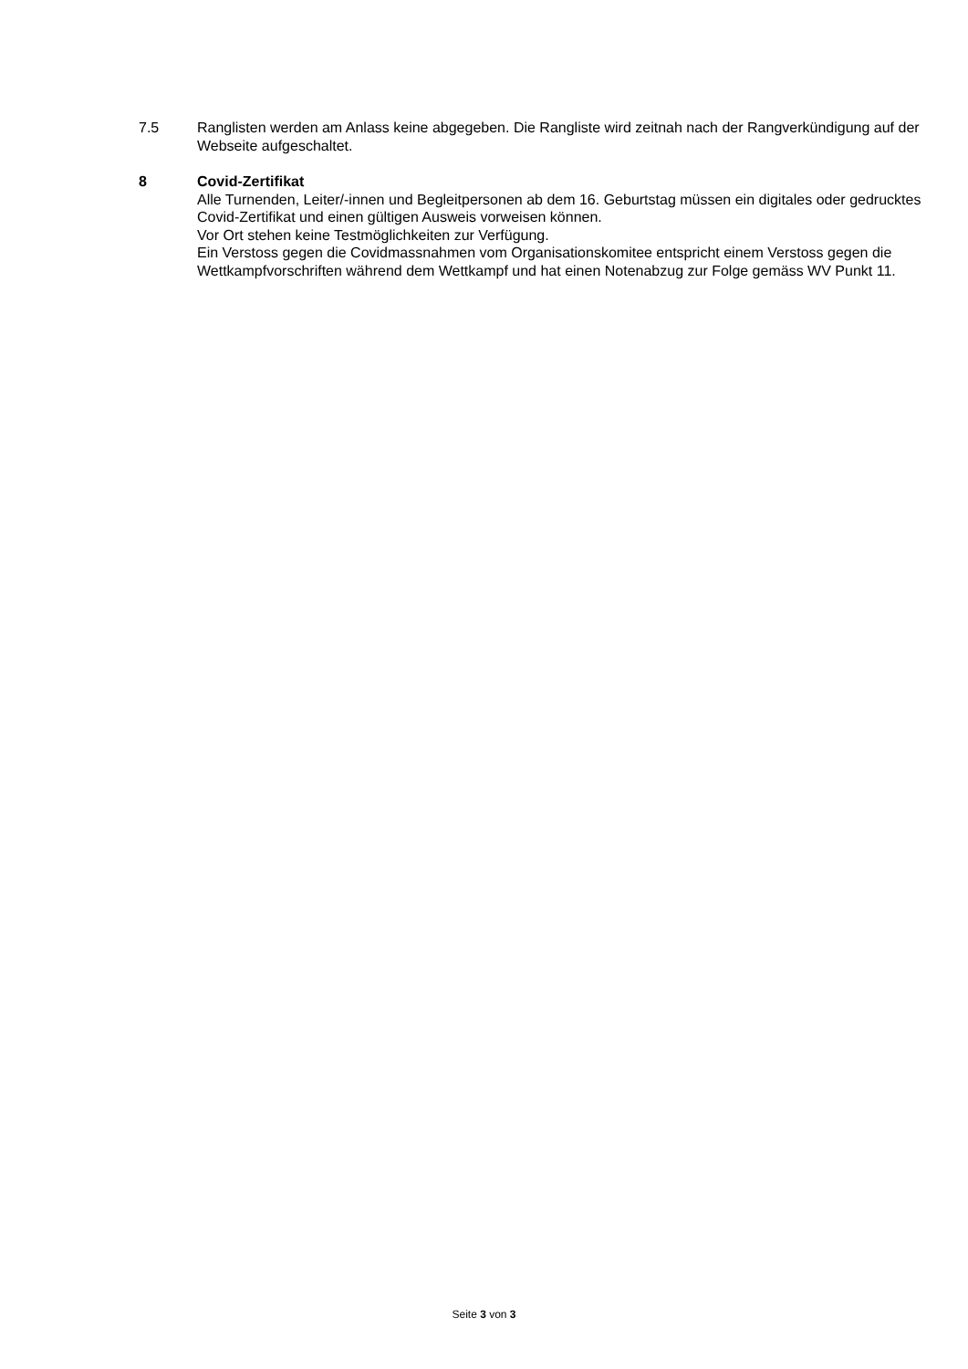7.5 Ranglisten werden am Anlass keine abgegeben. Die Rangliste wird zeitnah nach der Rangverkündigung auf der Webseite aufgeschaltet.
8 Covid-Zertifikat
Alle Turnenden, Leiter/-innen und Begleitpersonen ab dem 16. Geburtstag müssen ein digitales oder gedrucktes Covid-Zertifikat und einen gültigen Ausweis vorweisen können.
Vor Ort stehen keine Testmöglichkeiten zur Verfügung.
Ein Verstoss gegen die Covidmassnahmen vom Organisationskomitee entspricht einem Verstoss gegen die Wettkampfvorschriften während dem Wettkampf und hat einen Notenabzug zur Folge gemäss WV Punkt 11.
Seite 3 von 3